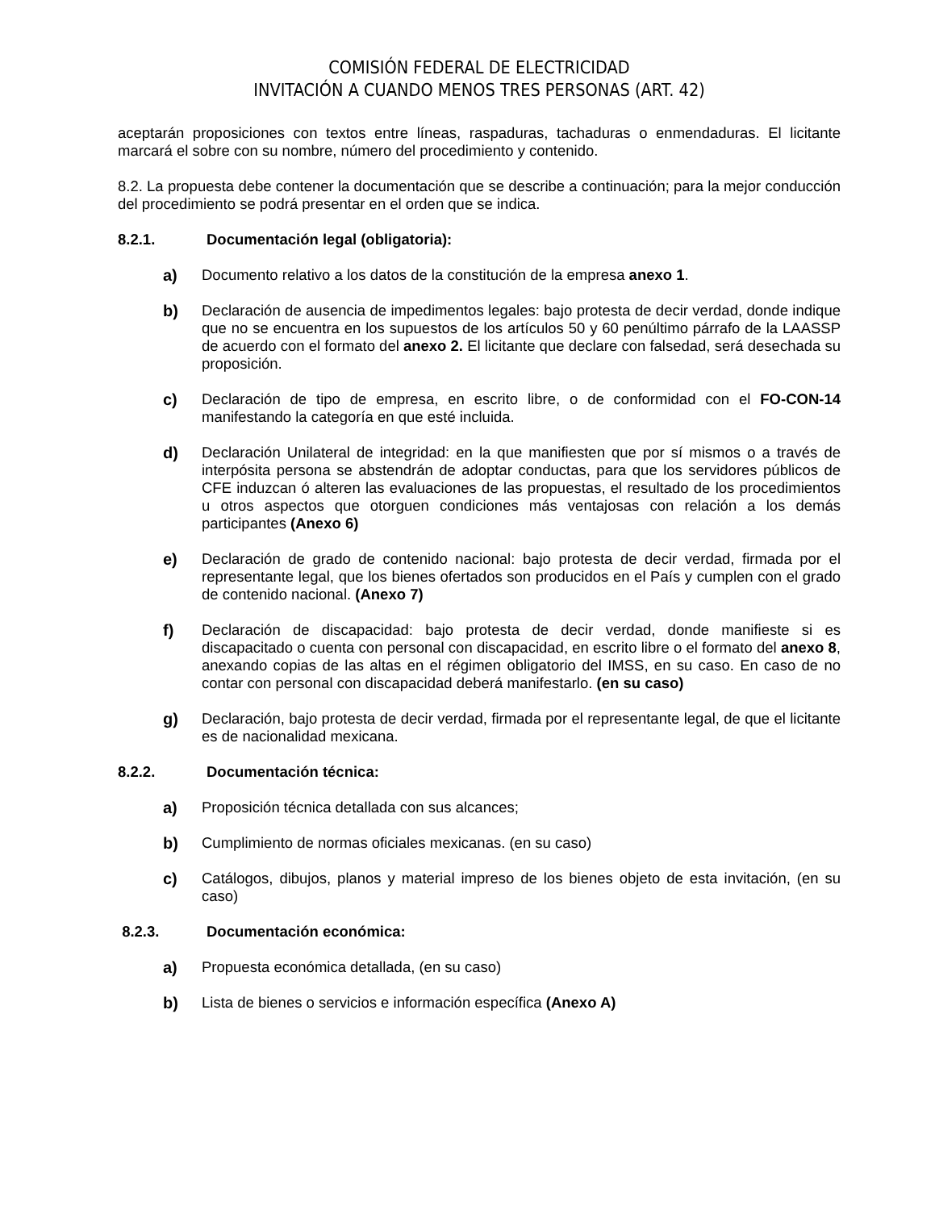COMISIÓN FEDERAL DE ELECTRICIDAD
INVITACIÓN A CUANDO MENOS TRES PERSONAS (ART. 42)
aceptarán proposiciones con textos entre líneas, raspaduras, tachaduras o enmendaduras. El licitante marcará el sobre con su nombre, número del procedimiento y contenido.
8.2. La propuesta debe contener la documentación que se describe a continuación; para la mejor conducción del procedimiento se podrá presentar en el orden que se indica.
8.2.1. Documentación legal (obligatoria):
a) Documento relativo a los datos de la constitución de la empresa anexo 1.
b) Declaración de ausencia de impedimentos legales: bajo protesta de decir verdad, donde indique que no se encuentra en los supuestos de los artículos 50 y 60 penúltimo párrafo de la LAASSP de acuerdo con el formato del anexo 2. El licitante que declare con falsedad, será desechada su proposición.
c) Declaración de tipo de empresa, en escrito libre, o de conformidad con el FO-CON-14 manifestando la categoría en que esté incluida.
d) Declaración Unilateral de integridad: en la que manifiesten que por sí mismos o a través de interpósita persona se abstendrán de adoptar conductas, para que los servidores públicos de CFE induzcan ó alteren las evaluaciones de las propuestas, el resultado de los procedimientos u otros aspectos que otorguen condiciones más ventajosas con relación a los demás participantes (Anexo 6)
e) Declaración de grado de contenido nacional: bajo protesta de decir verdad, firmada por el representante legal, que los bienes ofertados son producidos en el País y cumplen con el grado de contenido nacional. (Anexo 7)
f) Declaración de discapacidad: bajo protesta de decir verdad, donde manifieste si es discapacitado o cuenta con personal con discapacidad, en escrito libre o el formato del anexo 8, anexando copias de las altas en el régimen obligatorio del IMSS, en su caso. En caso de no contar con personal con discapacidad deberá manifestarlo. (en su caso)
g) Declaración, bajo protesta de decir verdad, firmada por el representante legal, de que el licitante es de nacionalidad mexicana.
8.2.2. Documentación técnica:
a) Proposición técnica detallada con sus alcances;
b) Cumplimiento de normas oficiales mexicanas. (en su caso)
c) Catálogos, dibujos, planos y material impreso de los bienes objeto de esta invitación, (en su caso)
8.2.3. Documentación económica:
a) Propuesta económica detallada, (en su caso)
b) Lista de bienes o servicios e información específica (Anexo A)